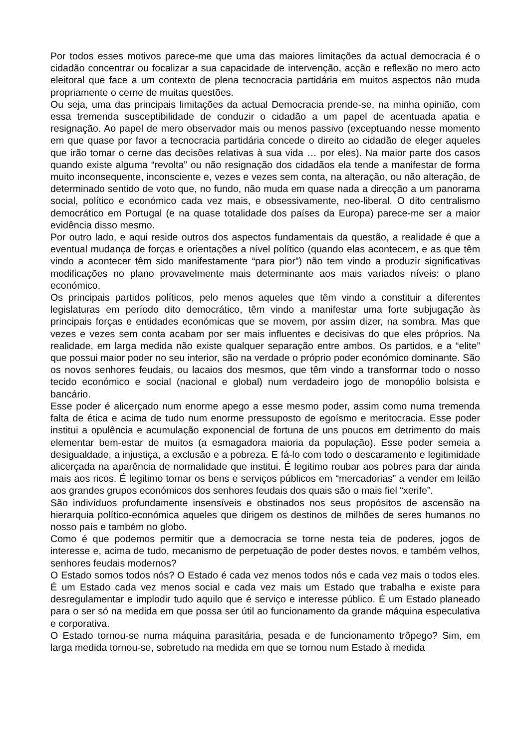Por todos esses motivos parece-me que uma das maiores limitações da actual democracia é o cidadão concentrar ou focalizar a sua capacidade de intervenção, acção e reflexão no mero acto eleitoral que face a um contexto de plena tecnocracia partidária em muitos aspectos não muda propriamente o cerne de muitas questões.
Ou seja, uma das principais limitações da actual Democracia prende-se, na minha opinião, com essa tremenda susceptibilidade de conduzir o cidadão a um papel de acentuada apatia e resignação. Ao papel de mero observador mais ou menos passivo (exceptuando nesse momento em que quase por favor a tecnocracia partidária concede o direito ao cidadão de eleger aqueles que irão tomar o cerne das decisões relativas à sua vida … por eles). Na maior parte dos casos quando existe alguma “revolta” ou não resignação dos cidadãos ela tende a manifestar de forma muito inconsequente, inconsciente e, vezes e vezes sem conta, na alteração, ou não alteração, de determinado sentido de voto que, no fundo, não muda em quase nada a direcção a um panorama social, político e económico cada vez mais, e obsessivamente, neo-liberal. O dito centralismo democrático em Portugal (e na quase totalidade dos países da Europa) parece-me ser a maior evidência disso mesmo.
Por outro lado, e aqui reside outros dos aspectos fundamentais da questão, a realidade é que a eventual mudança de forças e orientações a nível político (quando elas acontecem, e as que têm vindo a acontecer têm sido manifestamente “para pior”) não tem vindo a produzir significativas modificações no plano provavelmente mais determinante aos mais variados níveis: o plano económico.
Os principais partidos políticos, pelo menos aqueles que têm vindo a constituir a diferentes legislaturas em período dito democrático, têm vindo a manifestar uma forte subjugação às principais forças e entidades económicas que se movem, por assim dizer, na sombra. Mas que vezes e vezes sem conta acabam por ser mais influentes e decisivas do que eles próprios. Na realidade, em larga medida não existe qualquer separação entre ambos. Os partidos, e a “elite” que possui maior poder no seu interior, são na verdade o próprio poder económico dominante. São os novos senhores feudais, ou lacaios dos mesmos, que têm vindo a transformar todo o nosso tecido económico e social (nacional e global) num verdadeiro jogo de monopólio bolsista e bancário.
Esse poder é alicerçado num enorme apego a esse mesmo poder, assim como numa tremenda falta de ética e acima de tudo num enorme pressuposto de egoísmo e meritocracia. Esse poder institui a opulência e acumulação exponencial de fortuna de uns poucos em detrimento do mais elementar bem-estar de muitos (a esmagadora maioria da população). Esse poder semeia a desigualdade, a injustiça, a exclusão e a pobreza. E fá-lo com todo o descaramento e legitimidade alicerçada na aparência de normalidade que institui. É legitimo roubar aos pobres para dar ainda mais aos ricos. É legitimo tornar os bens e serviços públicos em “mercadorias” a vender em leilão aos grandes grupos económicos dos senhores feudais dos quais são o mais fiel “xerife”.
São indivíduos profundamente insensíveis e obstinados nos seus propósitos de ascensão na hierarquia político-económica aqueles que dirigem os destinos de milhões de seres humanos no nosso país e também no globo.
Como é que podemos permitir que a democracia se torne nesta teia de poderes, jogos de interesse e, acima de tudo, mecanismo de perpetuação de poder destes novos, e também velhos, senhores feudais modernos?
O Estado somos todos nós? O Estado é cada vez menos todos nós e cada vez mais o todos eles. É um Estado cada vez menos social e cada vez mais um Estado que trabalha e existe para desregulamentar e implodir tudo aquilo que é serviço e interesse público. É um Estado planeado para o ser só na medida em que possa ser útil ao funcionamento da grande máquina especulativa e corporativa.
O Estado tornou-se numa máquina parasitária, pesada e de funcionamento trôpego? Sim, em larga medida tornou-se, sobretudo na medida em que se tornou num Estado à medida